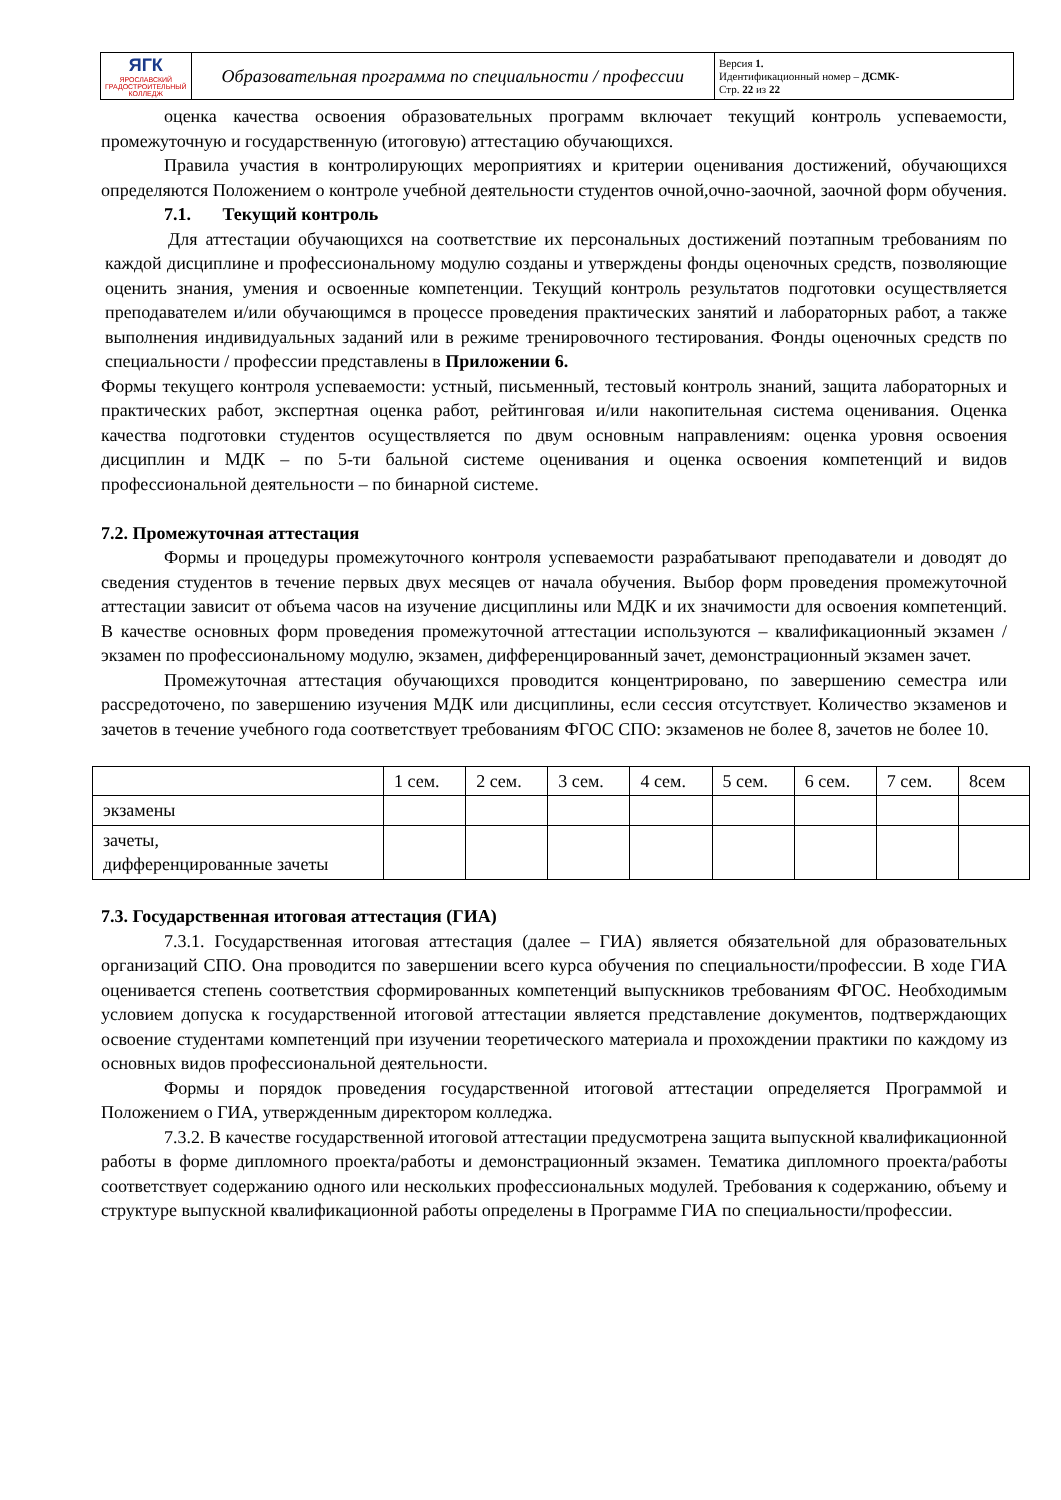| ЯГК ЯРОСЛАВСКИЙ ГРАДОСТРОИТЕЛЬНЫЙ КОЛЛЕДЖ | Образовательная программа по специальности / профессии | Версия 1. Идентификационный номер – ДСМК- Стр. 22 из 22 |
оценка качества освоения образовательных программ включает текущий контроль успеваемости, промежуточную и государственную (итоговую) аттестацию обучающихся.
Правила участия в контролирующих мероприятиях и критерии оценивания достижений, обучающихся определяются Положением о контроле учебной деятельности студентов очной,очно-заочной, заочной форм обучения.
7.1. Текущий контроль
Для аттестации обучающихся на соответствие их персональных достижений поэтапным требованиям по каждой дисциплине и профессиональному модулю созданы и утверждены фонды оценочных средств, позволяющие оценить знания, умения и освоенные компетенции. Текущий контроль результатов подготовки осуществляется преподавателем и/или обучающимся в процессе проведения практических занятий и лабораторных работ, а также выполнения индивидуальных заданий или в режиме тренировочного тестирования. Фонды оценочных средств по специальности / профессии представлены в Приложении 6.
Формы текущего контроля успеваемости: устный, письменный, тестовый контроль знаний, защита лабораторных и практических работ, экспертная оценка работ, рейтинговая и/или накопительная система оценивания. Оценка качества подготовки студентов осуществляется по двум основным направлениям: оценка уровня освоения дисциплин и МДК – по 5-ти бальной системе оценивания и оценка освоения компетенций и видов профессиональной деятельности – по бинарной системе.
7.2. Промежуточная аттестация
Формы и процедуры промежуточного контроля успеваемости разрабатывают преподаватели и доводят до сведения студентов в течение первых двух месяцев от начала обучения. Выбор форм проведения промежуточной аттестации зависит от объема часов на изучение дисциплины или МДК и их значимости для освоения компетенций. В качестве основных форм проведения промежуточной аттестации используются – квалификационный экзамен /экзамен по профессиональному модулю, экзамен, дифференцированный зачет, демонстрационный экзамен зачет.
Промежуточная аттестация обучающихся проводится концентрировано, по завершению семестра или рассредоточено, по завершению изучения МДК или дисциплины, если сессия отсутствует. Количество экзаменов и зачетов в течение учебного года соответствует требованиям ФГОС СПО: экзаменов не более 8, зачетов не более 10.
| | 1 сем. | 2 сем. | 3 сем. | 4 сем. | 5 сем. | 6 сем. | 7 сем. | 8сем |
| экзамены | | | | | | | | |
| зачеты, дифференцированные зачеты | | | | | | | | |
7.3. Государственная итоговая аттестация (ГИА)
7.3.1. Государственная итоговая аттестация (далее – ГИА) является обязательной для образовательных организаций СПО. Она проводится по завершении всего курса обучения по специальности/профессии. В ходе ГИА оценивается степень соответствия сформированных компетенций выпускников требованиям ФГОС. Необходимым условием допуска к государственной итоговой аттестации является представление документов, подтверждающих освоение студентами компетенций при изучении теоретического материала и прохождении практики по каждому из основных видов профессиональной деятельности.
Формы и порядок проведения государственной итоговой аттестации определяется Программой и Положением о ГИА, утвержденным директором колледжа.
7.3.2. В качестве государственной итоговой аттестации предусмотрена защита выпускной квалификационной работы в форме дипломного проекта/работы и демонстрационный экзамен. Тематика дипломного проекта/работы соответствует содержанию одного или нескольких профессиональных модулей. Требования к содержанию, объему и структуре выпускной квалификационной работы определены в Программе ГИА по специальности/профессии.